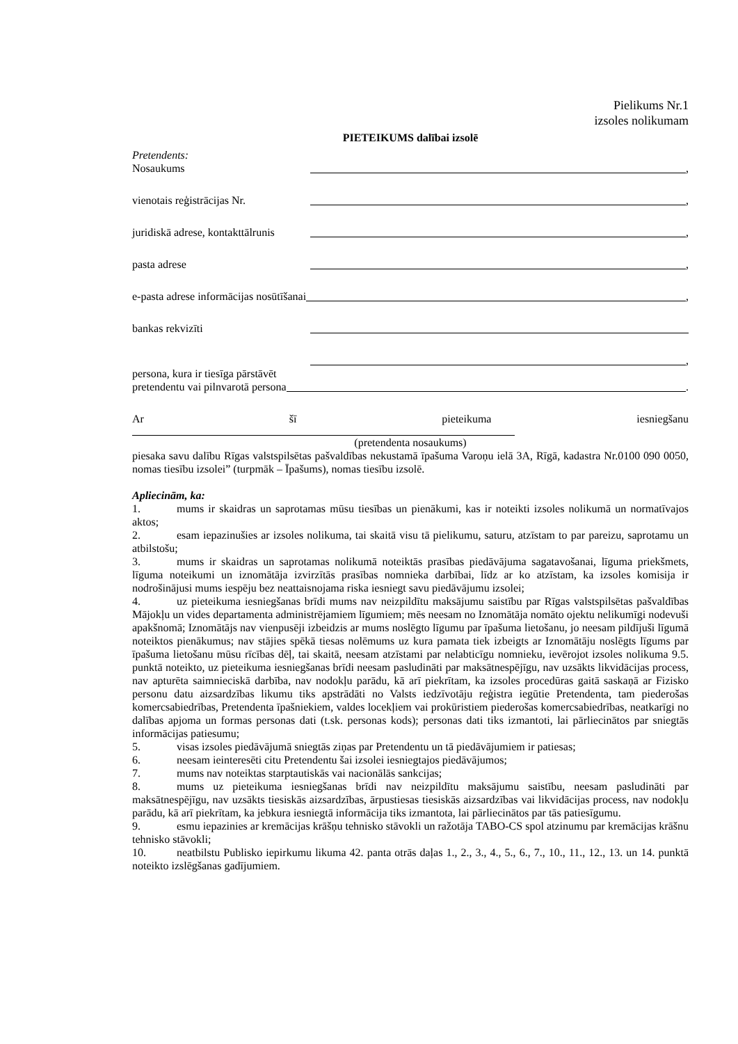Pielikums Nr.1
izsoles nolikumam
PIETEIKUMS dalībai izsolē
Pretendents:
Nosaukums ,
vienotais reģistrācijas Nr. ,
juridiskā adrese, kontakttālrunis ,
pasta adrese ,
e-pasta adrese informācijas nosūtīšanai ,
bankas rekvizīti
,
persona, kura ir tiesīga pārstāvēt
pretendentu vai pilnvarotā persona .
Ar šī pieteikuma iesniegšanu
(pretendenta nosaukums)
piesaka savu dalību Rīgas valstspilsētas pašvaldības nekustamā īpašuma Varoņu ielā 3A, Rīgā, kadastra Nr.0100 090 0050, nomas tiesību izsolei” (turpmāk – Īpašums), nomas tiesību izsolē.
Apliecinām, ka:
1. mums ir skaidras un saprotamas mūsu tiesības un pienākumi, kas ir noteikti izsoles nolikumā un normatīvajos aktos;
2. esam iepazinušies ar izsoles nolikuma, tai skaitā visu tā pielikumu, saturu, atzīstam to par pareizu, saprotamu un atbilstošu;
3. mums ir skaidras un saprotamas nolikumā noteiktās prasības piedāvājuma sagatavošanai, līguma priekšmets, līguma noteikumi un iznomātāja izvirzītās prasības nomnieka darbībai, līdz ar ko atzīstam, ka izsoles komisija ir nodrošinājusi mums iespēju bez neattaisnojama riska iesniegt savu piedāvājumu izsolei;
4. uz pieteikuma iesniegšanas brīdi mums nav neizpildītu maksājumu saistību par Rīgas valstspilsētas pašvaldības Mājokļu un vides departamenta administrējamiem līgumiem; mēs neesam no Iznomātāja nomāto ojektu nelikumīgi nodevuši apakšnomā; Iznomātājs nav vienpusēji izbeidzis ar mums noslēgto līgumu par īpašuma lietošanu, jo neesam pildījuši līgumā noteiktos pienākumus; nav stājies spēkā tiesas nolēmums uz kura pamata tiek izbeigts ar Iznomātāju noslēgts līgums par īpašuma lietošanu mūsu rīcības dēļ, tai skaitā, neesam atzīstami par nelabticīgu nomnieku, ievērojot izsoles nolikuma 9.5. punktā noteikto, uz pieteikuma iesniegšanas brīdi neesam pasludināti par maksātnespējīgu, nav uzsākts likvidācijas process, nav apturēta saimnieciskā darbība, nav nodokļu parādu, kā arī piekrītam, ka izsoles procedūras gaitā saskaņā ar Fizisko personu datu aizsardzības likumu tiks apstrādāti no Valsts iedzīvotāju reģistra iegūtie Pretendenta, tam piederošas komercsabiedrības, Pretendenta īpašniekiem, valdes locekļiem vai prokūristiem piederošas komercsabiedrības, neatkarīgi no dalības apjoma un formas personas dati (t.sk. personas kods); personas dati tiks izmantoti, lai pārliecinātos par sniegtās informācijas patiesumu;
5. visas izsoles piedāvājumā sniegtās ziņas par Pretendentu un tā piedāvājumiem ir patiesas;
6. neesam ieinteresēti citu Pretendentu šai izsolei iesniegtajos piedāvājumos;
7. mums nav noteiktas starptautiskās vai nacionālās sankcijas;
8. mums uz pieteikuma iesniegšanas brīdi nav neizpildītu maksājumu saistību, neesam pasludināti par maksātnespējīgu, nav uzsākts tiesiskās aizsardzības, ārpustiesas tiesiskās aizsardzības vai likvidācijas process, nav nodokļu parādu, kā arī piekrītam, ka jebkura iesniegtā informācija tiks izmantota, lai pārliecinātos par tās patiesīgumu.
9. esmu iepazinies ar kremācijas krāšņu tehnisko stāvokli un ražotāja TABO-CS spol atzinumu par kremācijas krāšnu tehnisko stāvokli;
10. neatbilstu Publisko iepirkumu likuma 42. panta otrās daļas 1., 2., 3., 4., 5., 6., 7., 10., 11., 12., 13. un 14. punktā noteikto izslēgšanas gadījumiem.